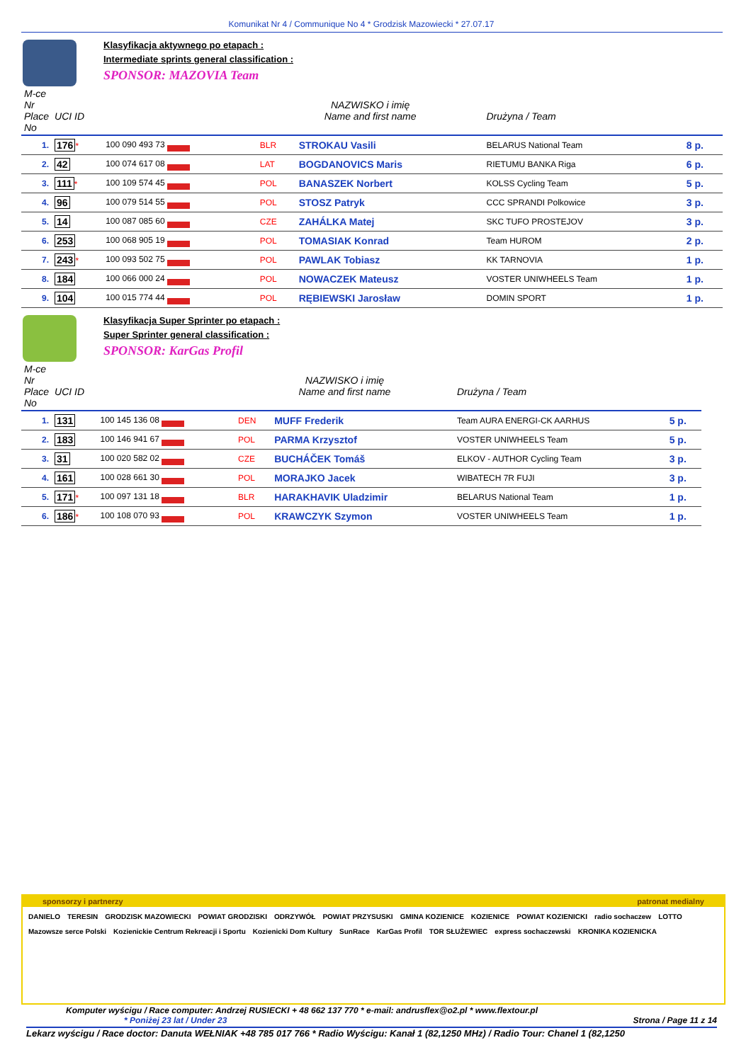Komunikat Nr 4 / Communique No 4 * Grodzisk Mazowiecki * 27.07.17
Klasyfikacja aktywnego po etapach :
Intermediate sprints general classification :
SPONSOR: MAZOVIA Team
| M-ce Nr Place No | UCI ID | | NAZWISKO i imię Name and first name | | Drużyna / Team | |
| --- | --- | --- | --- | --- | --- | --- |
| 1. | 176 * | 100 090 493 73 | BLR | STROKAU Vasili | BELARUS National Team | 8 p. |
| 2. | 42 | 100 074 617 08 | LAT | BOGDANOVICS Maris | RIETUMU BANKA Riga | 6 p. |
| 3. | 111 * | 100 109 574 45 | POL | BANASZEK Norbert | KOLSS Cycling Team | 5 p. |
| 4. | 96 | 100 079 514 55 | POL | STOSZ Patryk | CCC SPRANDI Polkowice | 3 p. |
| 5. | 14 | 100 087 085 60 | CZE | ZAHÁLKA Matej | SKC TUFO PROSTEJOV | 3 p. |
| 6. | 253 | 100 068 905 19 | POL | TOMASIAK Konrad | Team HUROM | 2 p. |
| 7. | 243 * | 100 093 502 75 | POL | PAWLAK Tobiasz | KK TARNOVIA | 1 p. |
| 8. | 184 | 100 066 000 24 | POL | NOWACZEK Mateusz | VOSTER UNIWHEELS Team | 1 p. |
| 9. | 104 | 100 015 774 44 | POL | RĘBIEWSKI Jarosław | DOMIN SPORT | 1 p. |
Klasyfikacja Super Sprinter po etapach :
Super Sprinter general classification :
SPONSOR: KarGas Profil
| M-ce Nr Place No | UCI ID | | NAZWISKO i imię Name and first name | | Drużyna / Team | |
| --- | --- | --- | --- | --- | --- | --- |
| 1. | 131 | 100 145 136 08 | DEN | MUFF Frederik | Team AURA ENERGI-CK AARHUS | 5 p. |
| 2. | 183 | 100 146 941 67 | POL | PARMA Krzysztof | VOSTER UNIWHEELS Team | 5 p. |
| 3. | 31 | 100 020 582 02 | CZE | BUCHÁČEK Tomáš | ELKOV - AUTHOR Cycling Team | 3 p. |
| 4. | 161 | 100 028 661 30 | POL | MORAJKO Jacek | WIBATECH 7R FUJI | 3 p. |
| 5. | 171 * | 100 097 131 18 | BLR | HARAKHAVIK Uladzimir | BELARUS National Team | 1 p. |
| 6. | 186 * | 100 108 070 93 | POL | KRAWCZYK Szymon | VOSTER UNIWHEELS Team | 1 p. |
sponsorzy i partnerzy patronat medialny
DANIELO TERESIN GRODZISK MAZOWIECKI POWIAT GRODZISKI ODRZYWÓŁ POWIAT PRZYSUSKI GMINA KOZIENICE KOZIENICE POWIAT KOZIENICKI radio sochaczew LOTTO Mazowsze serce Polski Kozienickie Centrum Rekreacji i Sportu Kozienicki Dom Kultury SunRace KarGas Profil TOR SŁUŻEWIEC express sochaczewski KRONIKA KOZIENICKA
Komputer wyścigu / Race computer: Andrzej RUSIECKI + 48 662 137 770 * e-mail: andrusflex@o2.pl * www.flextour.pl
* Poniżej 23 lat / Under 23 Strona / Page 11 z 14
Lekarz wyścigu / Race doctor: Danuta WEŁNIAK +48 785 017 766 * Radio Wyścigu: Kanał 1 (82,1250 MHz) / Radio Tour: Chanel 1 (82,1250